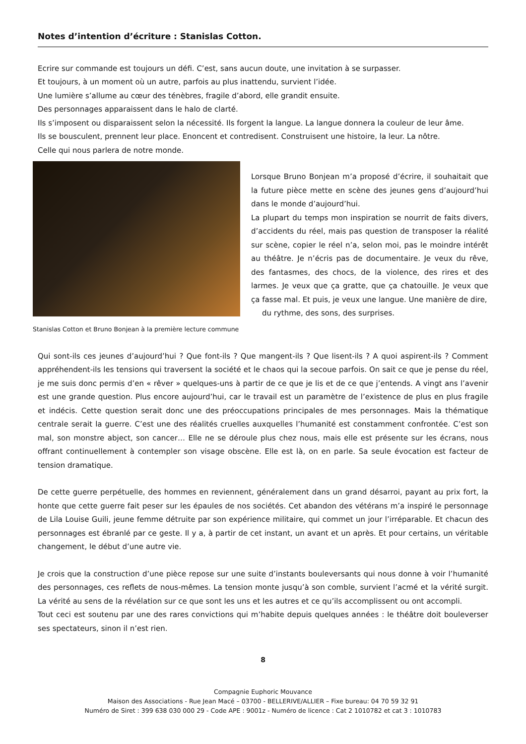Notes d’intention d’écriture : Stanislas Cotton.
Ecrire sur commande est toujours un défi. C’est, sans aucun doute, une invitation à se surpasser.
Et toujours, à un moment où un autre, parfois au plus inattendu, survient l’idée.
Une lumière s’allume au cœur des ténèbres, fragile d’abord, elle grandit ensuite.
Des personnages apparaissent dans le halo de clarté.
Ils s’imposent ou disparaissent selon la nécessité. Ils forgent la langue. La langue donnera la couleur de leur âme.
Ils se bousculent, prennent leur place. Enoncent et contredisent. Construisent une histoire, la leur. La nôtre.
Celle qui nous parlera de notre monde.
Stanislas Cotton et Bruno Bonjean à la première lecture commune
Lorsque Bruno Bonjean m’a proposé d’écrire, il souhaitait que la future pièce mette en scène des jeunes gens d’aujourd’hui dans le monde d’aujourd’hui.
La plupart du temps mon inspiration se nourrit de faits divers, d’accidents du réel, mais pas question de transposer la réalité sur scène, copier le réel n’a, selon moi, pas le moindre intérêt au théâtre. Je n’écris pas de documentaire. Je veux du rêve, des fantasmes, des chocs, de la violence, des rires et des larmes. Je veux que ça gratte, que ça chatouille. Je veux que ça fasse mal. Et puis, je veux une langue. Une manière de dire,
du rythme, des sons, des surprises.
Qui sont-ils ces jeunes d’aujourd’hui ? Que font-ils ? Que mangent-ils ? Que lisent-ils ? A quoi aspirent-ils ? Comment appréhendent-ils les tensions qui traversent la société et le chaos qui la secoue parfois. On sait ce que je pense du réel, je me suis donc permis d’en « rêver » quelques-uns à partir de ce que je lis et de ce que j’entends. A vingt ans l’avenir est une grande question. Plus encore aujourd’hui, car le travail est un paramètre de l’existence de plus en plus fragile et indécis. Cette question serait donc une des préoccupations principales de mes personnages. Mais la thématique centrale serait la guerre. C’est une des réalités cruelles auxquelles l’humanité est constamment confrontée. C’est son mal, son monstre abject, son cancer… Elle ne se déroule plus chez nous, mais elle est présente sur les écrans, nous offrant continuellement à contempler son visage obscène. Elle est là, on en parle. Sa seule évocation est facteur de tension dramatique.
De cette guerre perpétuelle, des hommes en reviennent, généralement dans un grand désarroi, payant au prix fort, la honte que cette guerre fait peser sur les épaules de nos sociétés. Cet abandon des vétérans m’a inspiré le personnage de Lila Louise Guili, jeune femme détruite par son expérience militaire, qui commet un jour l’irréparable. Et chacun des personnages est ébranlé par ce geste. Il y a, à partir de cet instant, un avant et un après. Et pour certains, un véritable changement, le début d’une autre vie.
Je crois que la construction d’une pièce repose sur une suite d’instants bouleversants qui nous donne à voir l’humanité des personnages, ces reflets de nous-mêmes. La tension monte jusqu’à son comble, survient l’acmé et la vérité surgit. La vérité au sens de la révélation sur ce que sont les uns et les autres et ce qu’ils accomplissent ou ont accompli.
Tout ceci est soutenu par une des rares convictions qui m’habite depuis quelques années : le théâtre doit bouleverser ses spectateurs, sinon il n’est rien.
8
Compagnie Euphoric Mouvance
Maison des Associations - Rue Jean Macé – 03700 - BELLERIVE/ALLIER – Fixe bureau: 04 70 59 32 91
Numéro de Siret : 399 638 030 000 29 - Code APE : 9001z - Numéro de licence : Cat 2 1010782 et cat 3 : 1010783